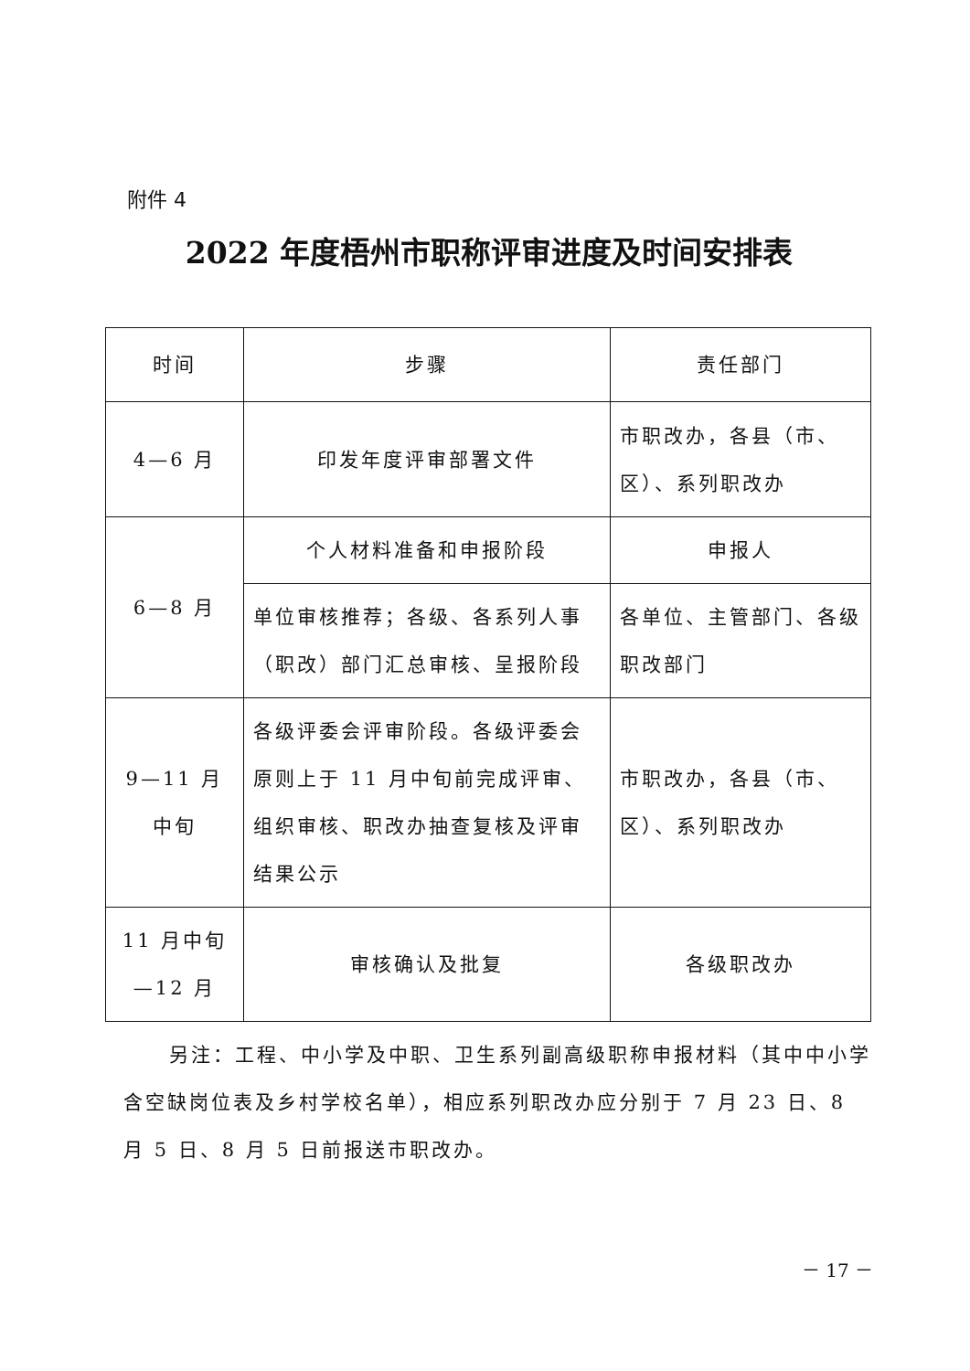附件 4
2022 年度梧州市职称评审进度及时间安排表
| 时间 | 步骤 | 责任部门 |
| --- | --- | --- |
| 4—6 月 | 印发年度评审部署文件 | 市职改办，各县（市、区）、系列职改办 |
| 6—8 月 | 个人材料准备和申报阶段 | 申报人 |
| | 单位审核推荐；各级、各系列人事（职改）部门汇总审核、呈报阶段 | 各单位、主管部门、各级职改部门 |
| 9—11 月 中旬 | 各级评委会评审阶段。各级评委会原则上于 11 月中旬前完成评审、组织审核、职改办抽查复核及评审结果公示 | 市职改办，各县（市、区）、系列职改办 |
| 11 月中旬 —12 月 | 审核确认及批复 | 各级职改办 |
另注：工程、中小学及中职、卫生系列副高级职称申报材料（其中中小学含空缺岗位表及乡村学校名单），相应系列职改办应分别于 7 月 23 日、8 月 5 日、8 月 5 日前报送市职改办。
－ 17 －